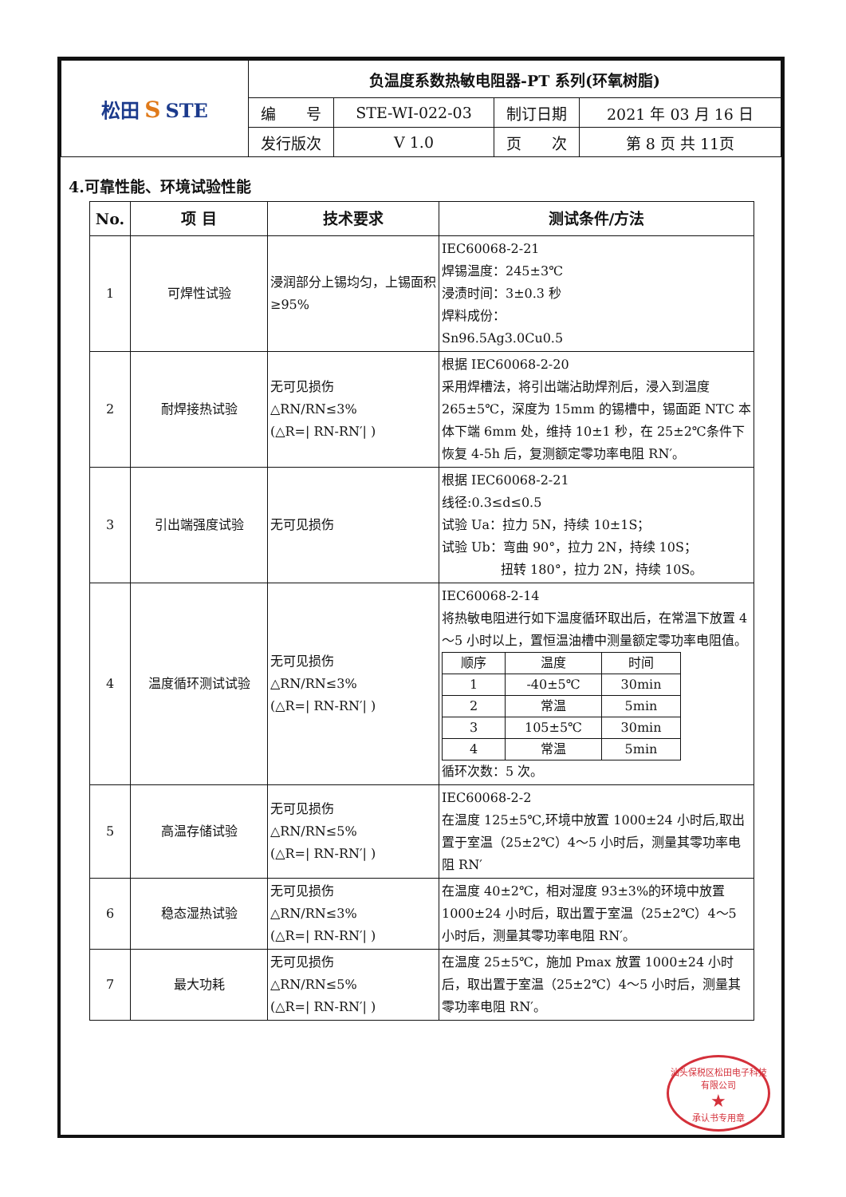| 松田 S STE | 负温度系数热敏电阻器-PT 系列(环氧树脂) | | | |
| | 编 号 | STE-WI-022-03 | 制订日期 | 2021 年 03 月 16 日 |
| | 发行版次 | V 1.0 | 页 次 | 第 8 页 共 11页 |
4.可靠性能、环境试验性能
| No. | 项 目 | 技术要求 | 测试条件/方法 |
| --- | --- | --- | --- |
| 1 | 可焊性试验 | 浸润部分上锡均匀，上锡面积≥95% | IEC60068-2-21 焊锡温度：245±3℃ 浸渍时间：3±0.3 秒 焊料成份： Sn96.5Ag3.0Cu0.5 |
| 2 | 耐焊接热试验 | 无可见损伤 △RN/RN≤3% (△R=/ RN-RN′/ ) | 根据 IEC60068-2-20 采用焊槽法，将引出端沾助焊剂后，浸入到温度265±5℃，深度为 15mm 的锡槽中，锡面距 NTC 本体下端 6mm 处，维持 10±1 秒，在 25±2℃条件下恢复 4-5h 后，复测额定零功率电阻 RN′。 |
| 3 | 引出端强度试验 | 无可见损伤 | 根据 IEC60068-2-21 线径:0.3≤d≤0.5 试验 Ua：拉力 5N，持续 10±1S； 试验 Ub：弯曲 90°，拉力 2N，持续 10S； 扭转 180°，拉力 2N，持续 10S。 |
| 4 | 温度循环测试试验 | 无可见损伤 △RN/RN≤3% (△R=/ RN-RN′/ ) | IEC60068-2-14 将热敏电阻进行如下温度循环取出后，在常温下放置 4～5 小时以上，置恒温油槽中测量额定零功率电阻值。 / 顺序 / 温度 / 时间 / / 1 / -40±5℃ / 30min / / 2 / 常温 / 5min / / 3 / 105±5℃ / 30min / / 4 / 常温 / 5min / 循环次数：5 次。 |
| 5 | 高温存储试验 | 无可见损伤 △RN/RN≤5% (△R=/ RN-RN′/ ) | IEC60068-2-2 在温度 125±5℃,环境中放置 1000±24 小时后,取出置于室温（25±2℃）4～5 小时后，测量其零功率电阻 RN′ |
| 6 | 稳态湿热试验 | 无可见损伤 △RN/RN≤3% (△R=/ RN-RN′/ ) | 在温度 40±2℃，相对湿度 93±3%的环境中放置1000±24 小时后，取出置于室温（25±2℃）4～5 小时后，测量其零功率电阻 RN′。 |
| 7 | 最大功耗 | 无可见损伤 △RN/RN≤5% (△R=/ RN-RN′/ ) | 在温度 25±5℃，施加 Pmax 放置 1000±24 小时后，取出置于室温（25±2℃）4～5 小时后，测量其零功率电阻 RN′。 |
汕头保税区松田电子科技有限公司
★
承认书专用章